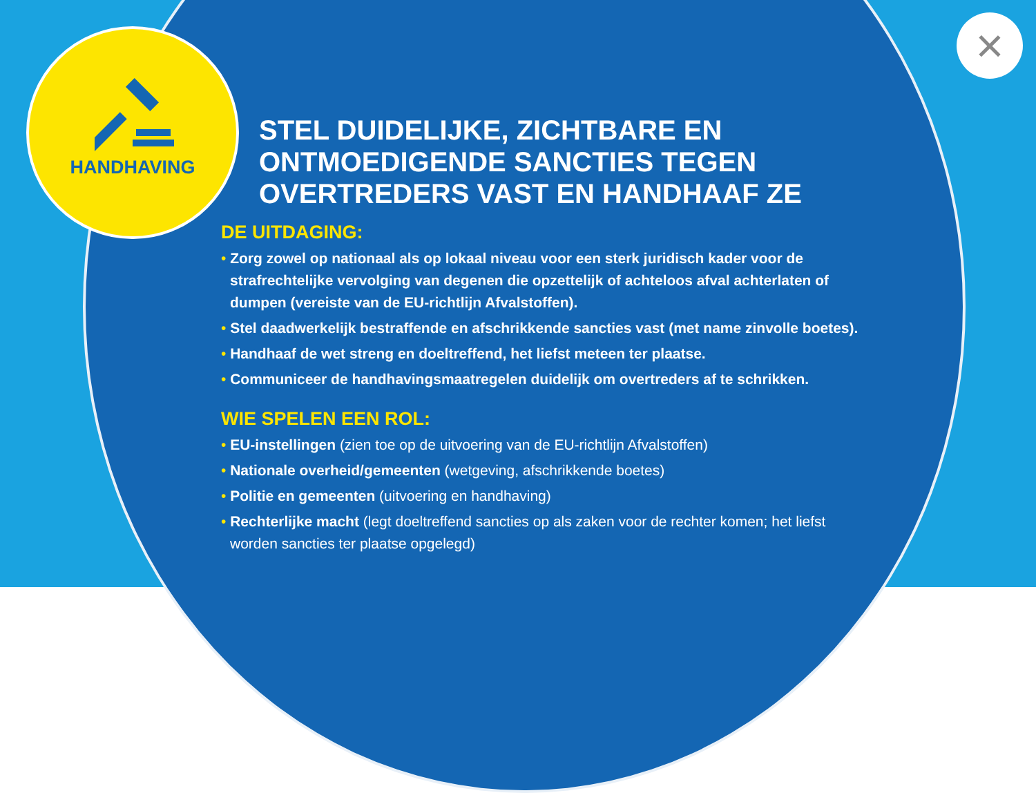HANDHAVING ×
STEL DUIDELIJKE, ZICHTBARE EN ONTMOEDIGENDE SANCTIES TEGEN OVERTREDERS VAST EN HANDHAAF ZE
DE UITDAGING:
Zorg zowel op nationaal als op lokaal niveau voor een sterk juridisch kader voor de strafrechtelijke vervolging van degenen die opzettelijk of achteloos afval achterlaten of dumpen (vereiste van de EU-richtlijn Afvalstoffen).
Stel daadwerkelijk bestraffende en afschrikkende sancties vast (met name zinvolle boetes).
Handhaaf de wet streng en doeltreffend, het liefst meteen ter plaatse.
Communiceer de handhavingsmaatregelen duidelijk om overtreders af te schrikken.
WIE SPELEN EEN ROL:
EU-instellingen (zien toe op de uitvoering van de EU-richtlijn Afvalstoffen)
Nationale overheid/gemeenten (wetgeving, afschrikkende boetes)
Politie en gemeenten (uitvoering en handhaving)
Rechterlijke macht (legt doeltreffend sancties op als zaken voor de rechter komen; het liefst worden sancties ter plaatse opgelegd)